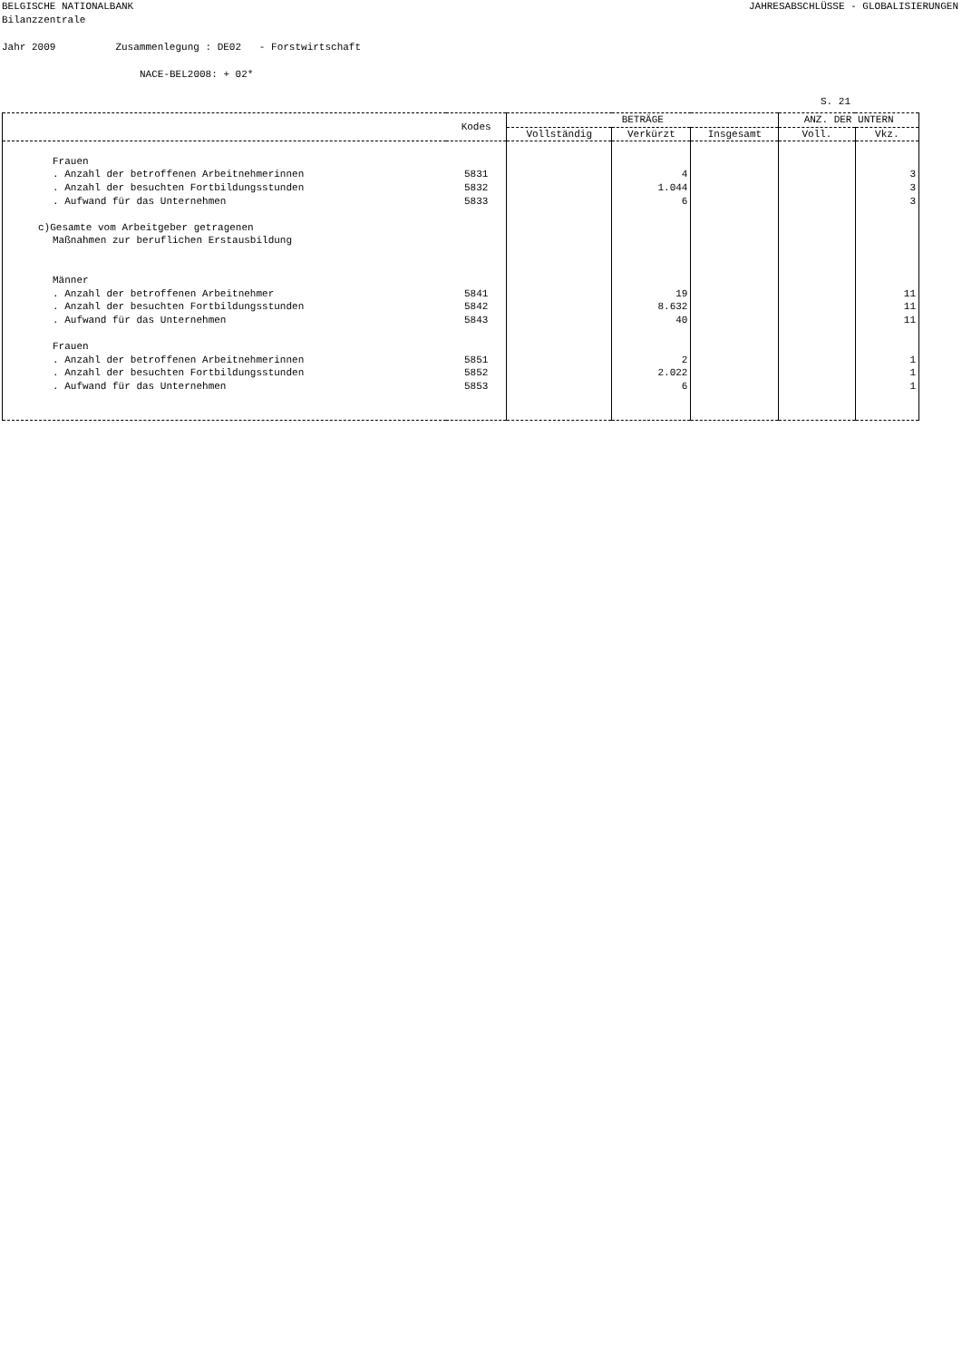BELGISCHE NATIONALBANK
Bilanzzentrale JAHRESABSCHLÜSSE - GLOBALISIERUNGEN
Jahr 2009 Zusammenlegung : DE02 - Forstwirtschaft
NACE-BEL2008: + 02*
S. 21
| | Kodes | BETRÄGE | | | ANZ. DER UNTERN | |
| --- | --- | --- | --- | --- | --- | --- |
| | | Vollständig | Verkürzt | Insgesamt | Voll. | Vkz. |
| Frauen . Anzahl der betroffenen Arbeitnehmerinnen . Anzahl der besuchten Fortbildungsstunden . Aufwand für das Unternehmen c)Gesamte vom Arbeitgeber getragenen Maßnahmen zur beruflichen Erstausbildung Männer . Anzahl der betroffenen Arbeitnehmer . Anzahl der besuchten Fortbildungsstunden . Aufwand für das Unternehmen Frauen . Anzahl der betroffenen Arbeitnehmerinnen . Anzahl der besuchten Fortbildungsstunden . Aufwand für das Unternehmen | 5831 5832 5833 5841 5842 5843 5851 5852 5853 | | 4 1.044 6 19 8.632 40 2 2.022 6 | | | 3 3 3 11 11 11 1 1 1 |